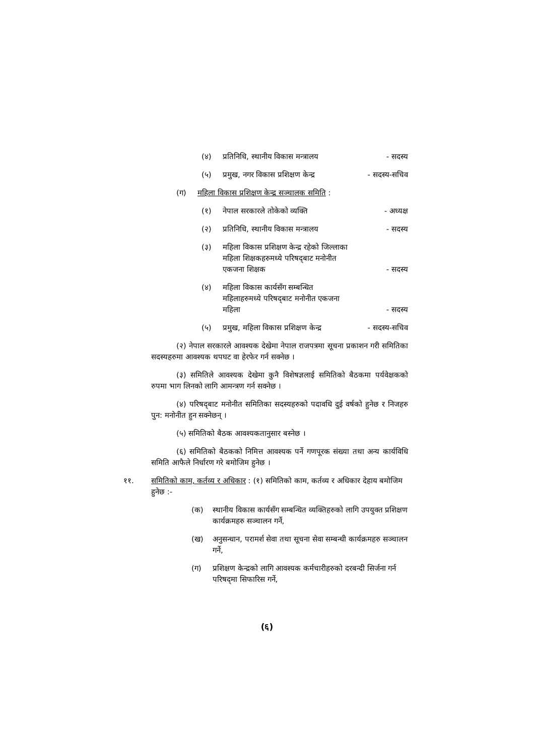(४) प्रतिनिधि, स्थानीय विकास मन्त्रालय - सदस्य
(५) प्रमुख, नगर विकास प्रशिक्षण केन्द्र - सदस्य-सचिव
(ग) महिला विकास प्रशिक्षण केन्द्र सञ्चालक समिति :
(१) नेपाल सरकारले तोकेको व्यक्ति - अध्यक्ष
(२) प्रतिनिधि, स्थानीय विकास मन्त्रालय - सदस्य
(३) महिला विकास प्रशिक्षण केन्द्र रहेको जिल्लाका महिला शिक्षकहरुमध्ये परिषद्‌बाट मनोनीत एकजना शिक्षक - सदस्य
(४) महिला विकास कार्यसँग सम्बन्धित महिलाहरुमध्ये परिषद्‌बाट मनोनीत एकजना महिला - सदस्य
(५) प्रमुख, महिला विकास प्रशिक्षण केन्द्र - सदस्य-सचिव
(२) नेपाल सरकारले आवश्यक देखेमा नेपाल राजपत्रमा सूचना प्रकाशन गरी समितिका सदस्यहरुमा आवश्यक थपघट वा हेरफेर गर्न सक्नेछ ।
(३) समितिले आवश्यक देखेमा कुनै विशेषज्ञलाई समितिको बैठकमा पर्यवेक्षकको रुपमा भाग लिनको लागि आमन्त्रण गर्न सक्नेछ ।
(४) परिषद्‌बाट मनोनीत समितिका सदस्यहरुको पदावधि दुई वर्षको हुनेछ र निजहरु पुन: मनोनीत हुन सक्नेछन् ।
(५) समितिको बैठक आवश्यकतानुसार बस्नेछ ।
(६) समितिको बैठकको निमित्त आवश्यक पर्ने गणपूरक संख्या तथा अन्य कार्यविधि समिति आफैले निर्धारण गरे बमोजिम हुनेछ ।
११. समितिको काम, कर्तव्य र अधिकार : (१) समितिको काम, कर्तव्य र अधिकार देहाय बमोजिम हुनेछ :-
(क) स्थानीय विकास कार्यसँग सम्बन्धित व्यक्तिहरुको लागि उपयुक्त प्रशिक्षण कार्यक्रमहरु सञ्चालन गर्ने,
(ख) अनुसन्धान, परामर्श सेवा तथा सूचना सेवा सम्बन्धी कार्यक्रमहरु सञ्चालन गर्ने,
(ग) प्रशिक्षण केन्द्रको लागि आवश्यक कर्मचारीहरुको दरबन्दी सिर्जना गर्न परिषद्‌मा सिफारिस गर्ने,
(६)